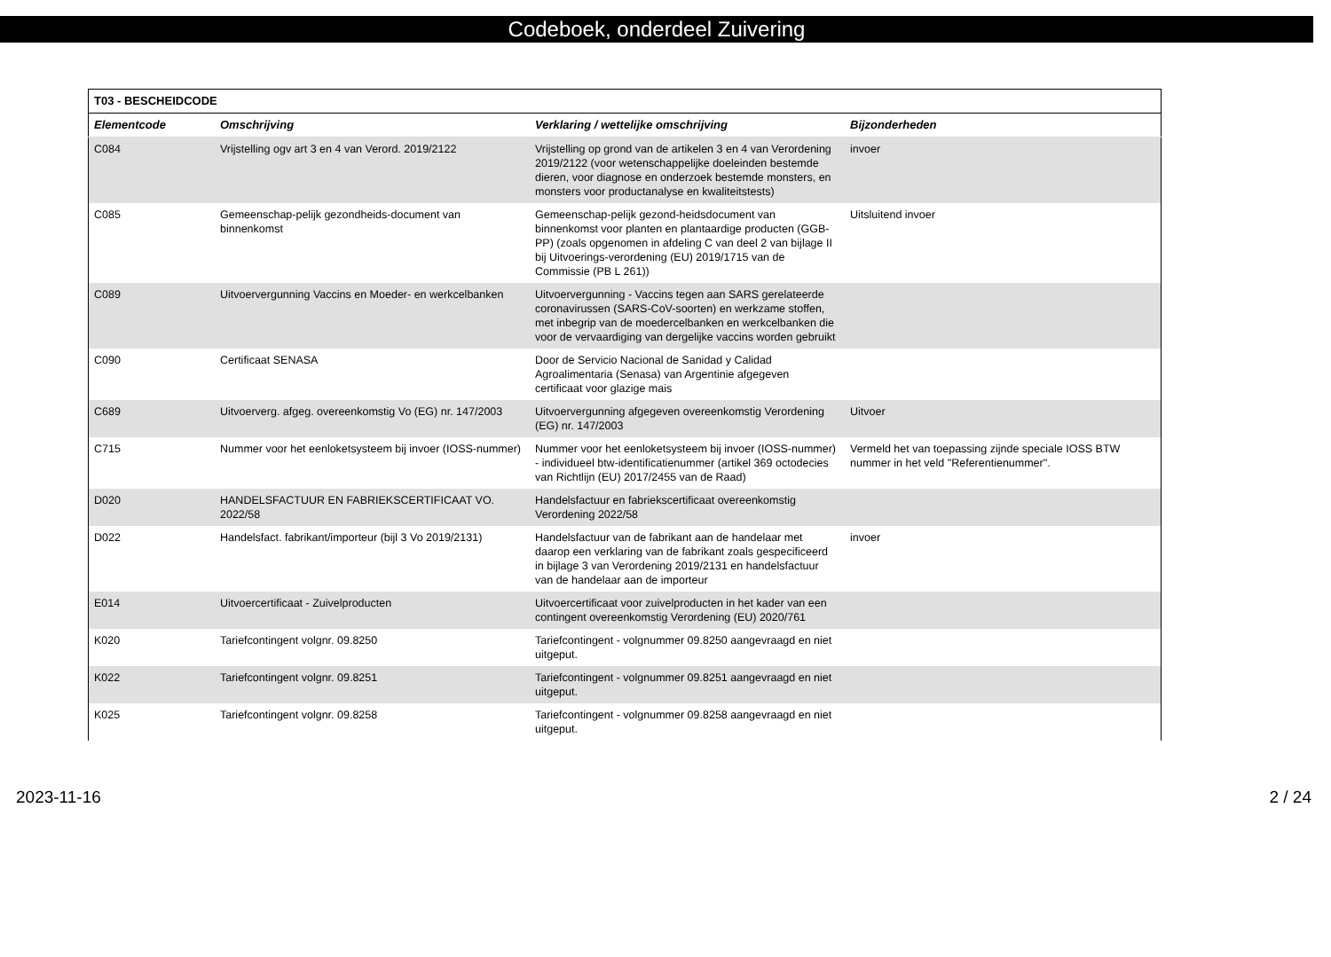Codeboek, onderdeel Zuivering
| T03 - BESCHEIDCODE | | | |
| --- | --- | --- | --- |
| Elementcode | Omschrijving | Verklaring / wettelijke omschrijving | Bijzonderheden |
| C084 | Vrijstelling ogv art 3 en 4 van Verord. 2019/2122 | Vrijstelling op grond van de artikelen 3 en 4 van Verordening 2019/2122 (voor wetenschappelijke doeleinden bestemde dieren, voor diagnose en onderzoek bestemde monsters, en monsters voor productanalyse en kwaliteitstests) | invoer |
| C085 | Gemeenschap-pelijk gezondheids-document van binnenkomst | Gemeenschap-pelijk gezond-heidsdocument van binnenkomst voor planten en plantaardige producten (GGB-PP) (zoals opgenomen in afdeling C van deel 2 van bijlage II bij Uitvoerings-verordening (EU) 2019/1715 van de Commissie (PB L 261)) | Uitsluitend invoer |
| C089 | Uitvoervergunning Vaccins en Moeder- en werkcelbanken | Uitvoervergunning - Vaccins tegen aan SARS gerelateerde coronavirussen (SARS-CoV-soorten) en werkzame stoffen, met inbegrip van de moedercelbanken en werkcelbanken die voor de vervaardiging van dergelijke vaccins worden gebruikt | |
| C090 | Certificaat SENASA | Door de Servicio Nacional de Sanidad y Calidad Agroalimentaria (Senasa) van Argentinie afgegeven certificaat voor glazige mais | |
| C689 | Uitvoerverg. afgeg. overeenkomstig Vo (EG) nr. 147/2003 | Uitvoervergunning afgegeven overeenkomstig Verordening (EG) nr. 147/2003 | Uitvoer |
| C715 | Nummer voor het eenloketsysteem bij invoer (IOSS-nummer) | Nummer voor het eenloketsysteem bij invoer (IOSS-nummer) - individueel btw-identificatienummer (artikel 369 octodecies van Richtlijn (EU) 2017/2455 van de Raad) | Vermeld het van toepassing zijnde speciale IOSS BTW nummer in het veld "Referentienummer". |
| D020 | HANDELSFACTUUR EN FABRIEKSCERTIFICAAT VO. 2022/58 | Handelsfactuur en fabriekscertificaat overeenkomstig Verordening 2022/58 | |
| D022 | Handelsfact. fabrikant/importeur (bijl 3 Vo 2019/2131) | Handelsfactuur van de fabrikant aan de handelaar met daarop een verklaring van de fabrikant zoals gespecificeerd in bijlage 3 van Verordening 2019/2131 en handelsfactuur van de handelaar aan de importeur | invoer |
| E014 | Uitvoercertificaat - Zuivelproducten | Uitvoercertificaat voor zuivelproducten in het kader van een contingent overeenkomstig Verordening (EU) 2020/761 | |
| K020 | Tariefcontingent volgnr. 09.8250 | Tariefcontingent - volgnummer 09.8250 aangevraagd en niet uitgeput. | |
| K022 | Tariefcontingent volgnr. 09.8251 | Tariefcontingent - volgnummer 09.8251 aangevraagd en niet uitgeput. | |
| K025 | Tariefcontingent volgnr. 09.8258 | Tariefcontingent - volgnummer 09.8258 aangevraagd en niet uitgeput. | |
2023-11-16 2 / 24